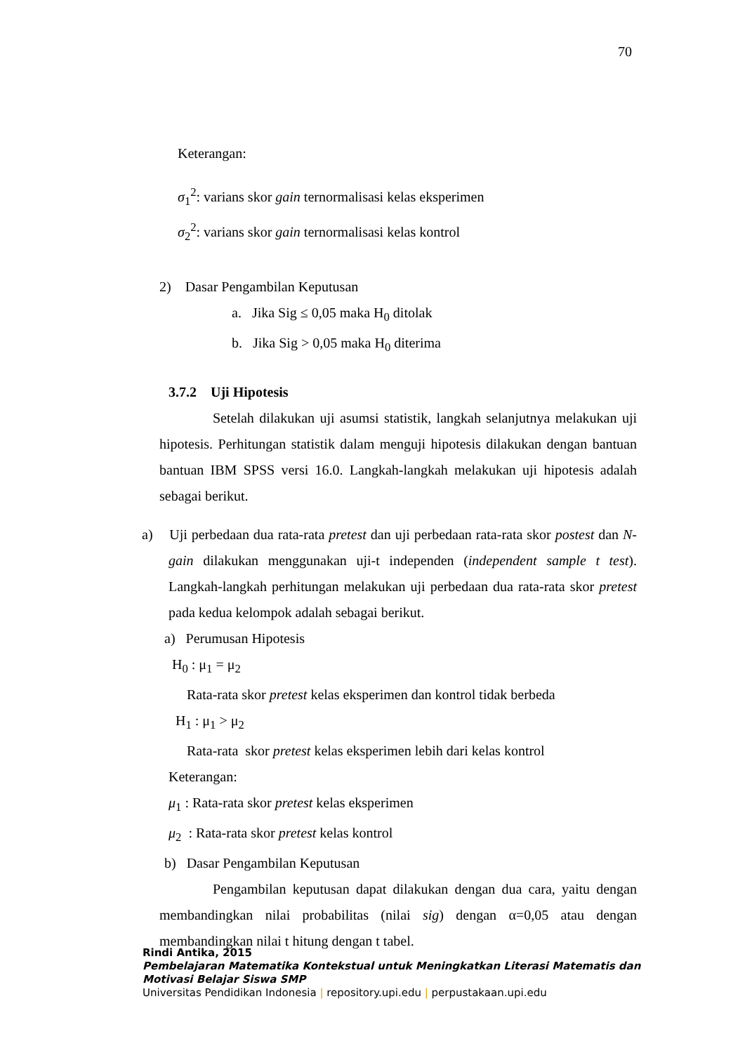70
Keterangan:
σ<sub>1</sub><sup>2</sup>: varians skor gain ternormalisasi kelas eksperimen
σ<sub>2</sub><sup>2</sup>: varians skor gain ternormalisasi kelas kontrol
2) Dasar Pengambilan Keputusan
a. Jika Sig ≤ 0,05 maka H<sub>0</sub> ditolak
b. Jika Sig > 0,05 maka H<sub>0</sub> diterima
3.7.2 Uji Hipotesis
Setelah dilakukan uji asumsi statistik, langkah selanjutnya melakukan uji hipotesis. Perhitungan statistik dalam menguji hipotesis dilakukan dengan bantuan bantuan IBM SPSS versi 16.0. Langkah-langkah melakukan uji hipotesis adalah sebagai berikut.
a) Uji perbedaan dua rata-rata pretest dan uji perbedaan rata-rata skor postest dan N-gain dilakukan menggunakan uji-t independen (independent sample t test). Langkah-langkah perhitungan melakukan uji perbedaan dua rata-rata skor pretest pada kedua kelompok adalah sebagai berikut.
a) Perumusan Hipotesis
H<sub>0</sub> : μ<sub>1</sub> = μ<sub>2</sub>
Rata-rata skor pretest kelas eksperimen dan kontrol tidak berbeda
H<sub>1</sub> : μ<sub>1</sub> > μ<sub>2</sub>
Rata-rata skor pretest kelas eksperimen lebih dari kelas kontrol
Keterangan:
μ<sub>1</sub> : Rata-rata skor pretest kelas eksperimen
μ<sub>2</sub> : Rata-rata skor pretest kelas kontrol
b) Dasar Pengambilan Keputusan
Pengambilan keputusan dapat dilakukan dengan dua cara, yaitu dengan membandingkan nilai probabilitas (nilai sig) dengan α=0,05 atau dengan membandingkan nilai t hitung dengan t tabel.
Rindi Antika, 2015
Pembelajaran Matematika Kontekstual untuk Meningkatkan Literasi Matematis dan
Motivasi Belajar Siswa SMP
Universitas Pendidikan Indonesia | repository.upi.edu | perpustakaan.upi.edu